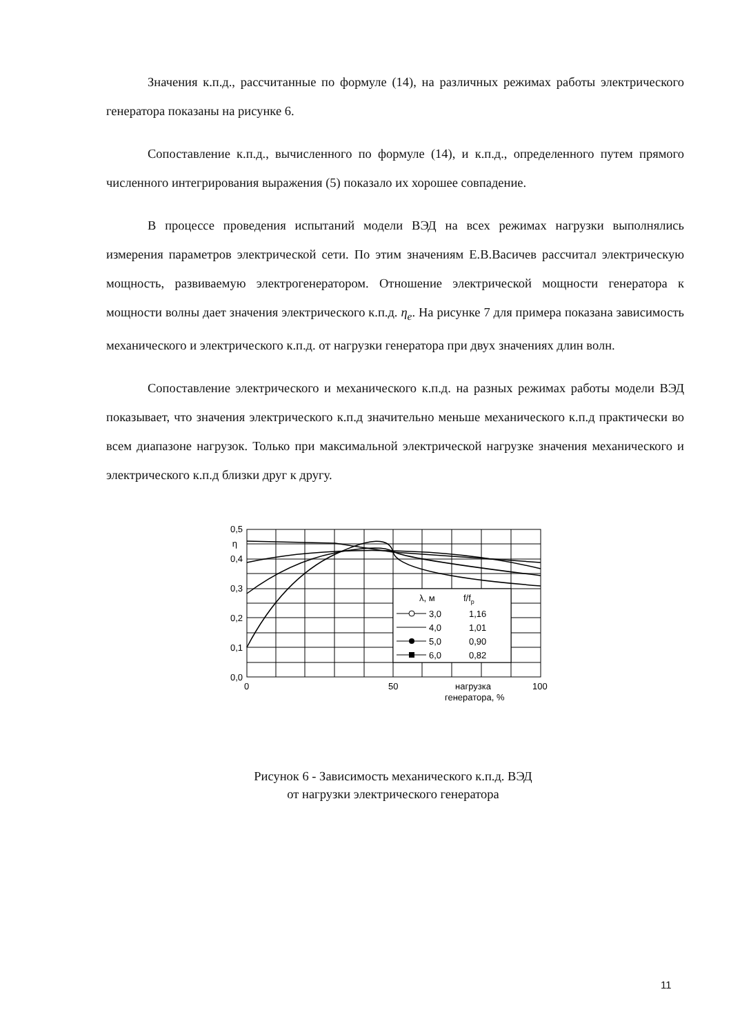Значения к.п.д., рассчитанные по формуле (14), на различных режимах работы электрического генератора показаны на рисунке 6.
Сопоставление к.п.д., вычисленного по формуле (14), и к.п.д., определенного путем прямого численного интегрирования выражения (5) показало их хорошее совпадение.
В процессе проведения испытаний модели ВЭД на всех режимах нагрузки выполнялись измерения параметров электрической сети. По этим значениям Е.В.Васичев рассчитал электрическую мощность, развиваемую электрогенератором. Отношение электрической мощности генератора к мощности волны дает значения электрического к.п.д. η<sub>e</sub>. На рисунке 7 для примера показана зависимость механического и электрического к.п.д. от нагрузки генератора при двух значениях длин волн.
Сопоставление электрического и механического к.п.д. на разных режимах работы модели ВЭД показывает, что значения электрического к.п.д значительно меньше механического к.п.д практически во всем диапазоне нагрузок. Только при максимальной электрической нагрузке значения механического и электрического к.п.д близки друг к другу.
0,5
η
0,4
0,3
0,2
0,1
0,0
0
50
100
нагрузка
генератора, %
λ, м
f/fp
3,0
1,16
4,0
1,01
5,0
0,90
6,0
0,82
Рисунок 6 - Зависимость механического к.п.д. ВЭД
от нагрузки электрического генератора
11